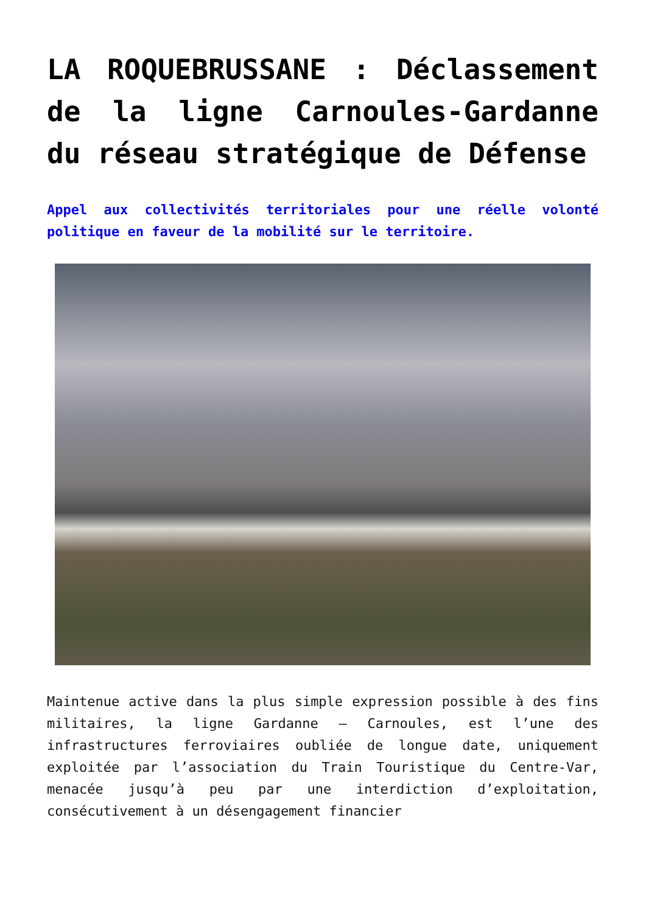LA ROQUEBRUSSANE : Déclassement de la ligne Carnoules-Gardanne du réseau stratégique de Défense
Appel aux collectivités territoriales pour une réelle volonté politique en faveur de la mobilité sur le territoire.
Maintenue active dans la plus simple expression possible à des fins militaires, la ligne Gardanne – Carnoules, est l’une des infrastructures ferroviaires oubliée de longue date, uniquement exploitée par l’association du Train Touristique du Centre-Var, menacée jusqu’à peu par une interdiction d’exploitation, consécutivement à un désengagement financier